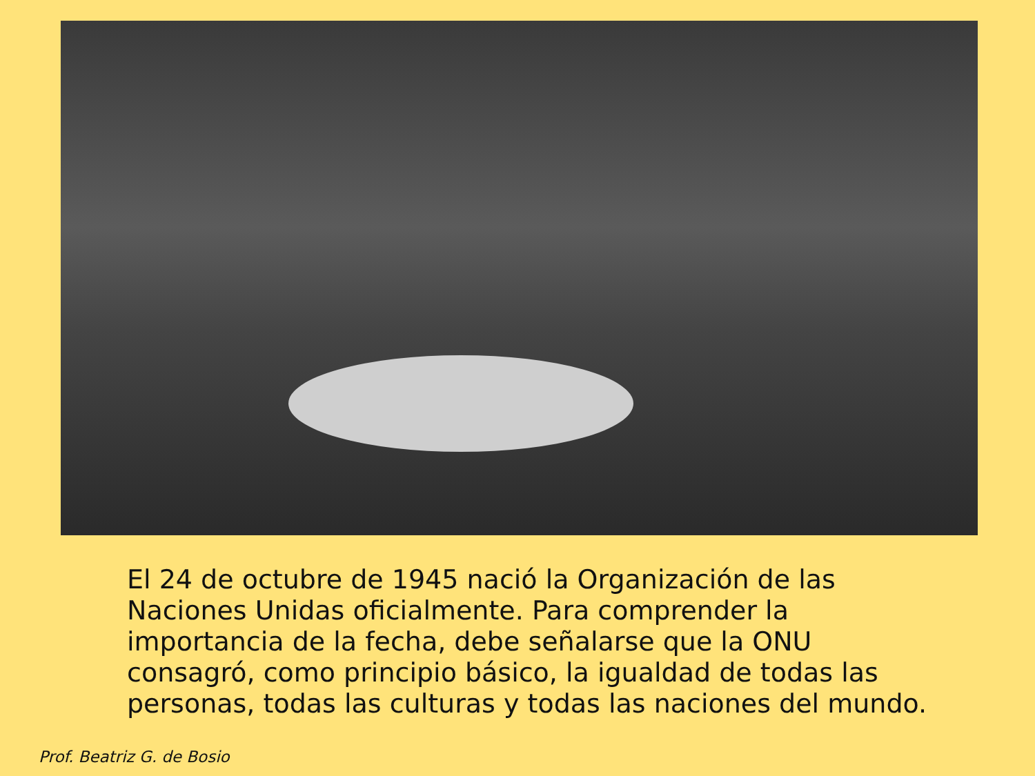El 24 de octubre de 1945 nació la Organización de las Naciones Unidas oficialmente. Para comprender la importancia de la fecha, debe señalarse que la ONU consagró, como principio básico, la igualdad de todas las personas, todas las culturas y todas las naciones del mundo.
Prof. Beatriz G. de Bosio